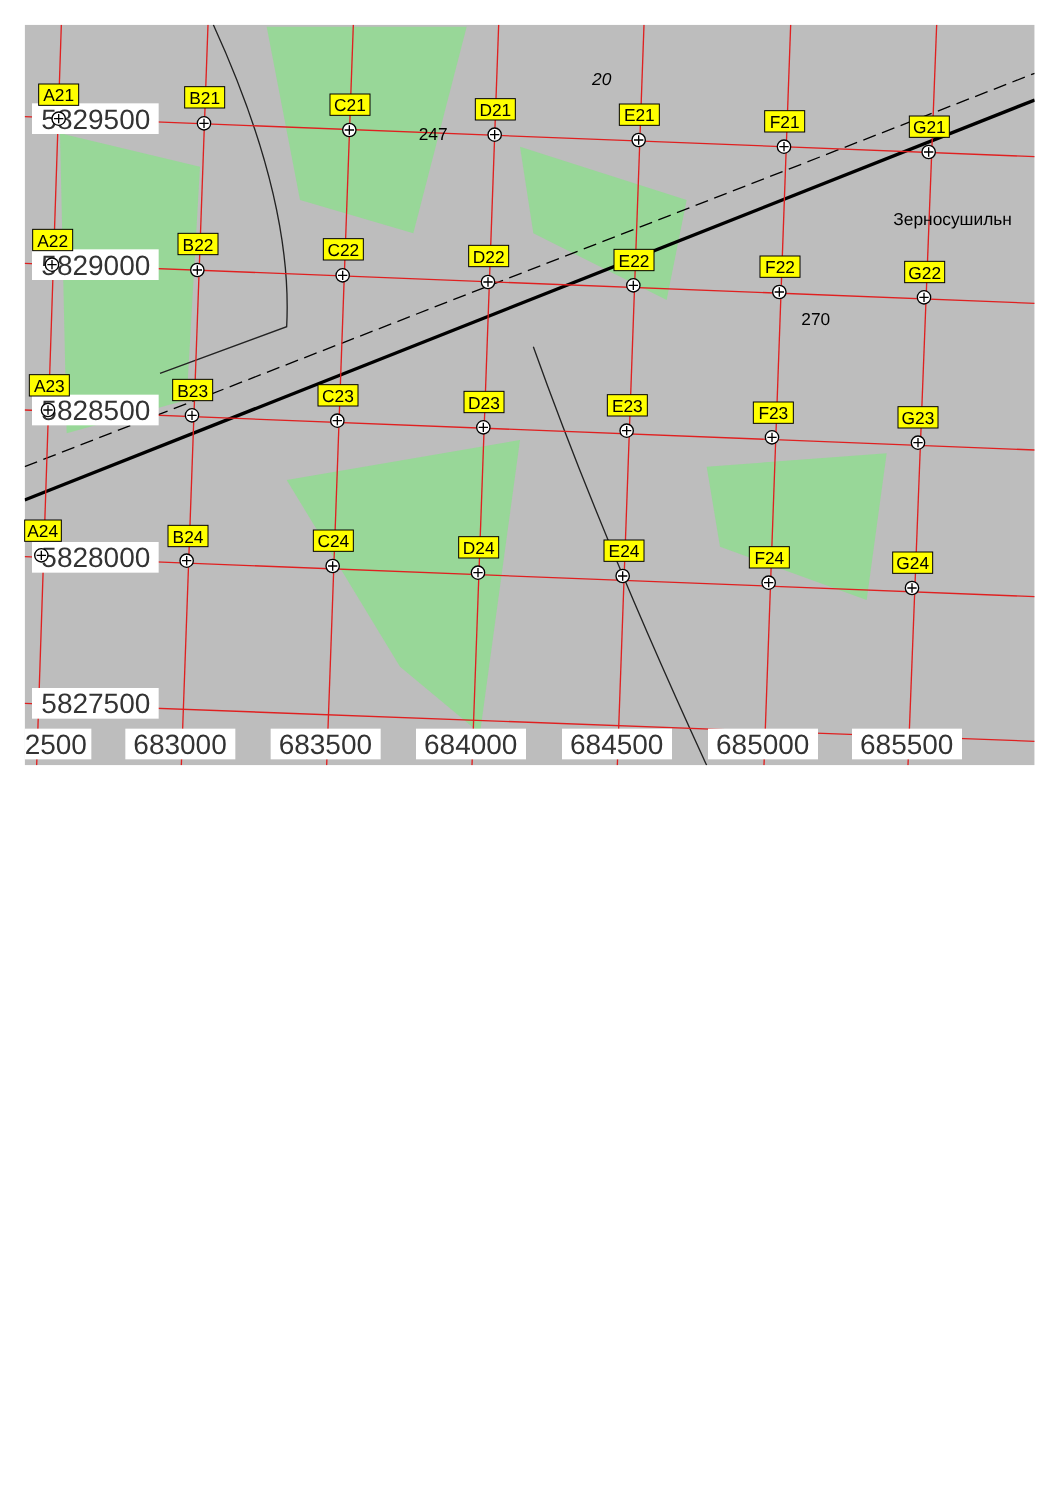20
247
270
Зерносушильн
5829500
5829000
5828500
5828000
5827500
A21
B21
C21
D21
E21
F21
G21
A22
B22
C22
D22
E22
F22
G22
A23
B23
C23
D23
E23
F23
G23
A24
B24
C24
D24
E24
F24
G24
2500
683000
683500
684000
684500
685000
685500